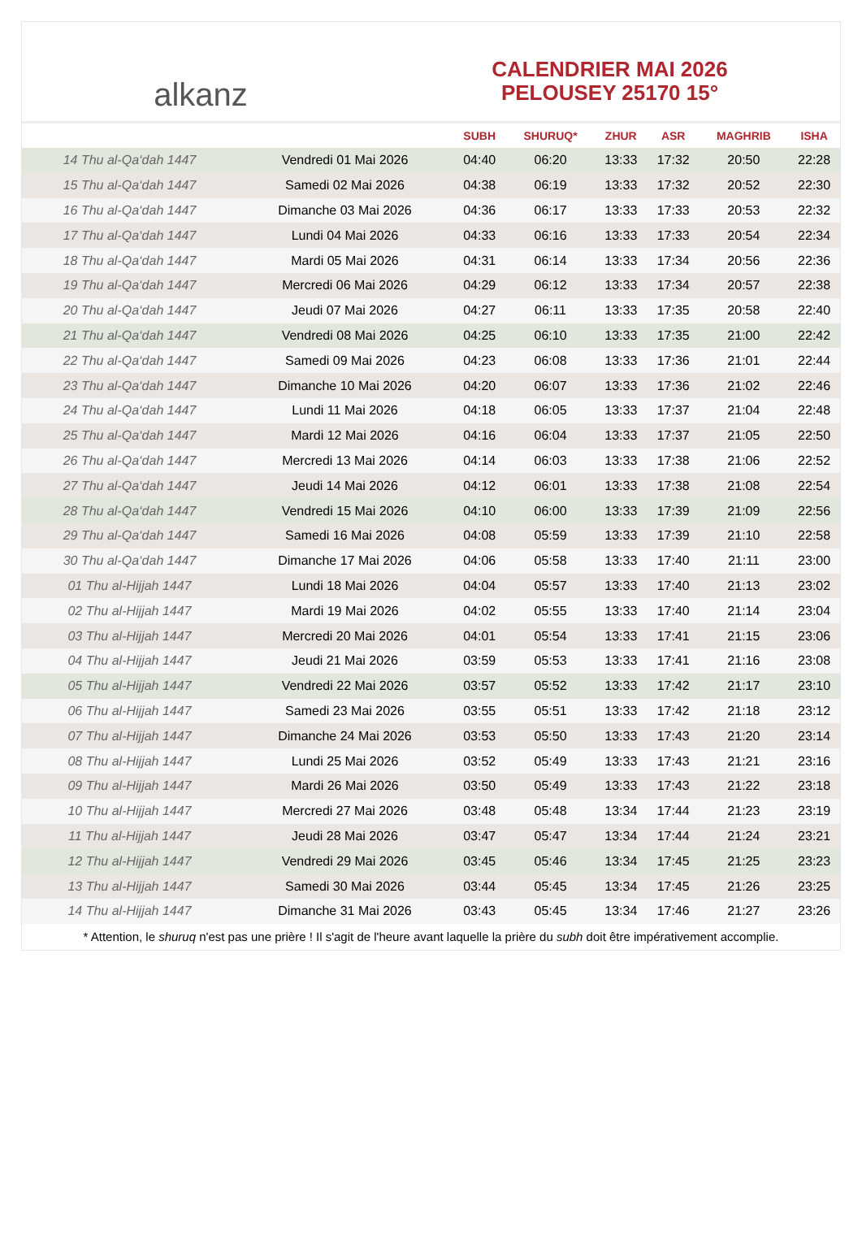alkanz
CALENDRIER MAI 2026
PELOUSEY 25170 15°
| | | SUBH | SHURUQ* | ZHUR | ASR | MAGHRIB | ISHA |
| --- | --- | --- | --- | --- | --- | --- | --- |
| 14 Thu al-Qa‘dah 1447 | Vendredi 01 Mai 2026 | 04:40 | 06:20 | 13:33 | 17:32 | 20:50 | 22:28 |
| 15 Thu al-Qa‘dah 1447 | Samedi 02 Mai 2026 | 04:38 | 06:19 | 13:33 | 17:32 | 20:52 | 22:30 |
| 16 Thu al-Qa‘dah 1447 | Dimanche 03 Mai 2026 | 04:36 | 06:17 | 13:33 | 17:33 | 20:53 | 22:32 |
| 17 Thu al-Qa‘dah 1447 | Lundi 04 Mai 2026 | 04:33 | 06:16 | 13:33 | 17:33 | 20:54 | 22:34 |
| 18 Thu al-Qa‘dah 1447 | Mardi 05 Mai 2026 | 04:31 | 06:14 | 13:33 | 17:34 | 20:56 | 22:36 |
| 19 Thu al-Qa‘dah 1447 | Mercredi 06 Mai 2026 | 04:29 | 06:12 | 13:33 | 17:34 | 20:57 | 22:38 |
| 20 Thu al-Qa‘dah 1447 | Jeudi 07 Mai 2026 | 04:27 | 06:11 | 13:33 | 17:35 | 20:58 | 22:40 |
| 21 Thu al-Qa‘dah 1447 | Vendredi 08 Mai 2026 | 04:25 | 06:10 | 13:33 | 17:35 | 21:00 | 22:42 |
| 22 Thu al-Qa‘dah 1447 | Samedi 09 Mai 2026 | 04:23 | 06:08 | 13:33 | 17:36 | 21:01 | 22:44 |
| 23 Thu al-Qa‘dah 1447 | Dimanche 10 Mai 2026 | 04:20 | 06:07 | 13:33 | 17:36 | 21:02 | 22:46 |
| 24 Thu al-Qa‘dah 1447 | Lundi 11 Mai 2026 | 04:18 | 06:05 | 13:33 | 17:37 | 21:04 | 22:48 |
| 25 Thu al-Qa‘dah 1447 | Mardi 12 Mai 2026 | 04:16 | 06:04 | 13:33 | 17:37 | 21:05 | 22:50 |
| 26 Thu al-Qa‘dah 1447 | Mercredi 13 Mai 2026 | 04:14 | 06:03 | 13:33 | 17:38 | 21:06 | 22:52 |
| 27 Thu al-Qa‘dah 1447 | Jeudi 14 Mai 2026 | 04:12 | 06:01 | 13:33 | 17:38 | 21:08 | 22:54 |
| 28 Thu al-Qa‘dah 1447 | Vendredi 15 Mai 2026 | 04:10 | 06:00 | 13:33 | 17:39 | 21:09 | 22:56 |
| 29 Thu al-Qa‘dah 1447 | Samedi 16 Mai 2026 | 04:08 | 05:59 | 13:33 | 17:39 | 21:10 | 22:58 |
| 30 Thu al-Qa‘dah 1447 | Dimanche 17 Mai 2026 | 04:06 | 05:58 | 13:33 | 17:40 | 21:11 | 23:00 |
| 01 Thu al-Hijjah 1447 | Lundi 18 Mai 2026 | 04:04 | 05:57 | 13:33 | 17:40 | 21:13 | 23:02 |
| 02 Thu al-Hijjah 1447 | Mardi 19 Mai 2026 | 04:02 | 05:55 | 13:33 | 17:40 | 21:14 | 23:04 |
| 03 Thu al-Hijjah 1447 | Mercredi 20 Mai 2026 | 04:01 | 05:54 | 13:33 | 17:41 | 21:15 | 23:06 |
| 04 Thu al-Hijjah 1447 | Jeudi 21 Mai 2026 | 03:59 | 05:53 | 13:33 | 17:41 | 21:16 | 23:08 |
| 05 Thu al-Hijjah 1447 | Vendredi 22 Mai 2026 | 03:57 | 05:52 | 13:33 | 17:42 | 21:17 | 23:10 |
| 06 Thu al-Hijjah 1447 | Samedi 23 Mai 2026 | 03:55 | 05:51 | 13:33 | 17:42 | 21:18 | 23:12 |
| 07 Thu al-Hijjah 1447 | Dimanche 24 Mai 2026 | 03:53 | 05:50 | 13:33 | 17:43 | 21:20 | 23:14 |
| 08 Thu al-Hijjah 1447 | Lundi 25 Mai 2026 | 03:52 | 05:49 | 13:33 | 17:43 | 21:21 | 23:16 |
| 09 Thu al-Hijjah 1447 | Mardi 26 Mai 2026 | 03:50 | 05:49 | 13:33 | 17:43 | 21:22 | 23:18 |
| 10 Thu al-Hijjah 1447 | Mercredi 27 Mai 2026 | 03:48 | 05:48 | 13:34 | 17:44 | 21:23 | 23:19 |
| 11 Thu al-Hijjah 1447 | Jeudi 28 Mai 2026 | 03:47 | 05:47 | 13:34 | 17:44 | 21:24 | 23:21 |
| 12 Thu al-Hijjah 1447 | Vendredi 29 Mai 2026 | 03:45 | 05:46 | 13:34 | 17:45 | 21:25 | 23:23 |
| 13 Thu al-Hijjah 1447 | Samedi 30 Mai 2026 | 03:44 | 05:45 | 13:34 | 17:45 | 21:26 | 23:25 |
| 14 Thu al-Hijjah 1447 | Dimanche 31 Mai 2026 | 03:43 | 05:45 | 13:34 | 17:46 | 21:27 | 23:26 |
* Attention, le shuruq n'est pas une prière ! Il s'agit de l'heure avant laquelle la prière du subh doit être impérativement accomplie.